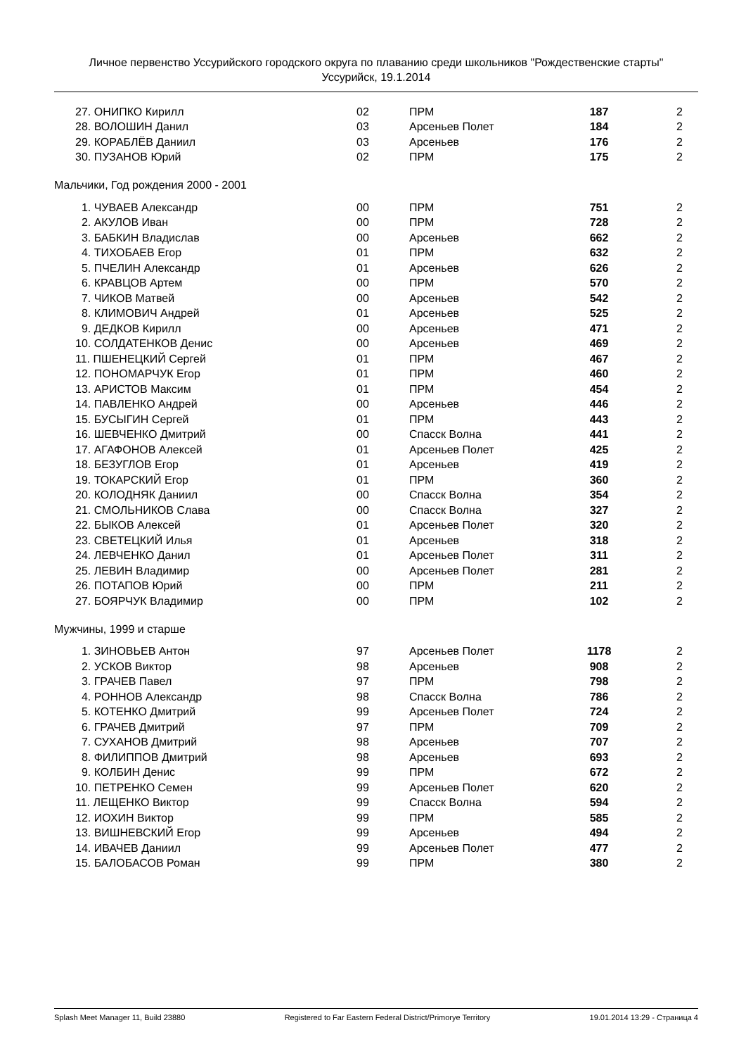Личное первенство Уссурийского городского округа по плаванию среди школьников "Рождественские старты"
Уссурийск, 19.1.2014
| 27. ОНИПКО Кирилл | 02 | ПРМ | 187 | 2 |
| 28. ВОЛОШИН Данил | 03 | Арсеньев Полет | 184 | 2 |
| 29. КОРАБЛЁВ Даниил | 03 | Арсеньев | 176 | 2 |
| 30. ПУЗАНОВ Юрий | 02 | ПРМ | 175 | 2 |
Мальчики, Год рождения 2000 - 2001
| 1. ЧУВАЕВ Александр | 00 | ПРМ | 751 | 2 |
| 2. АКУЛОВ Иван | 00 | ПРМ | 728 | 2 |
| 3. БАБКИН Владислав | 00 | Арсеньев | 662 | 2 |
| 4. ТИХОБАЕВ Егор | 01 | ПРМ | 632 | 2 |
| 5. ПЧЕЛИН Александр | 01 | Арсеньев | 626 | 2 |
| 6. КРАВЦОВ Артем | 00 | ПРМ | 570 | 2 |
| 7. ЧИКОВ Матвей | 00 | Арсеньев | 542 | 2 |
| 8. КЛИМОВИЧ Андрей | 01 | Арсеньев | 525 | 2 |
| 9. ДЕДКОВ Кирилл | 00 | Арсеньев | 471 | 2 |
| 10. СОЛДАТЕНКОВ Денис | 00 | Арсеньев | 469 | 2 |
| 11. ПШЕНЕЦКИЙ Сергей | 01 | ПРМ | 467 | 2 |
| 12. ПОНОМАРЧУК Егор | 01 | ПРМ | 460 | 2 |
| 13. АРИСТОВ Максим | 01 | ПРМ | 454 | 2 |
| 14. ПАВЛЕНКО Андрей | 00 | Арсеньев | 446 | 2 |
| 15. БУСЫГИН Сергей | 01 | ПРМ | 443 | 2 |
| 16. ШЕВЧЕНКО Дмитрий | 00 | Спасск Волна | 441 | 2 |
| 17. АГАФОНОВ Алексей | 01 | Арсеньев Полет | 425 | 2 |
| 18. БЕЗУГЛОВ Егор | 01 | Арсеньев | 419 | 2 |
| 19. ТОКАРСКИЙ Егор | 01 | ПРМ | 360 | 2 |
| 20. КОЛОДНЯК Даниил | 00 | Спасск Волна | 354 | 2 |
| 21. СМОЛЬНИКОВ Слава | 00 | Спасск Волна | 327 | 2 |
| 22. БЫКОВ Алексей | 01 | Арсеньев Полет | 320 | 2 |
| 23. СВЕТЕЦКИЙ Илья | 01 | Арсеньев | 318 | 2 |
| 24. ЛЕВЧЕНКО Данил | 01 | Арсеньев Полет | 311 | 2 |
| 25. ЛЕВИН Владимир | 00 | Арсеньев Полет | 281 | 2 |
| 26. ПОТАПОВ Юрий | 00 | ПРМ | 211 | 2 |
| 27. БОЯРЧУК Владимир | 00 | ПРМ | 102 | 2 |
Мужчины, 1999 и старше
| 1. ЗИНОВЬЕВ Антон | 97 | Арсеньев Полет | 1178 | 2 |
| 2. УСКОВ Виктор | 98 | Арсеньев | 908 | 2 |
| 3. ГРАЧЕВ Павел | 97 | ПРМ | 798 | 2 |
| 4. РОННОВ Александр | 98 | Спасск Волна | 786 | 2 |
| 5. КОТЕНКО Дмитрий | 99 | Арсеньев Полет | 724 | 2 |
| 6. ГРАЧЕВ Дмитрий | 97 | ПРМ | 709 | 2 |
| 7. СУХАНОВ Дмитрий | 98 | Арсеньев | 707 | 2 |
| 8. ФИЛИППОВ Дмитрий | 98 | Арсеньев | 693 | 2 |
| 9. КОЛБИН Денис | 99 | ПРМ | 672 | 2 |
| 10. ПЕТРЕНКО Семен | 99 | Арсеньев Полет | 620 | 2 |
| 11. ЛЕЩЕНКО Виктор | 99 | Спасск Волна | 594 | 2 |
| 12. ИОХИН Виктор | 99 | ПРМ | 585 | 2 |
| 13. ВИШНЕВСКИЙ Егор | 99 | Арсеньев | 494 | 2 |
| 14. ИВАЧЕВ Даниил | 99 | Арсеньев Полет | 477 | 2 |
| 15. БАЛОБАСОВ Роман | 99 | ПРМ | 380 | 2 |
Splash Meet Manager 11, Build 23880 Registered to Far Eastern Federal District/Primorye Territory 19.01.2014 13:29 - Страница 4